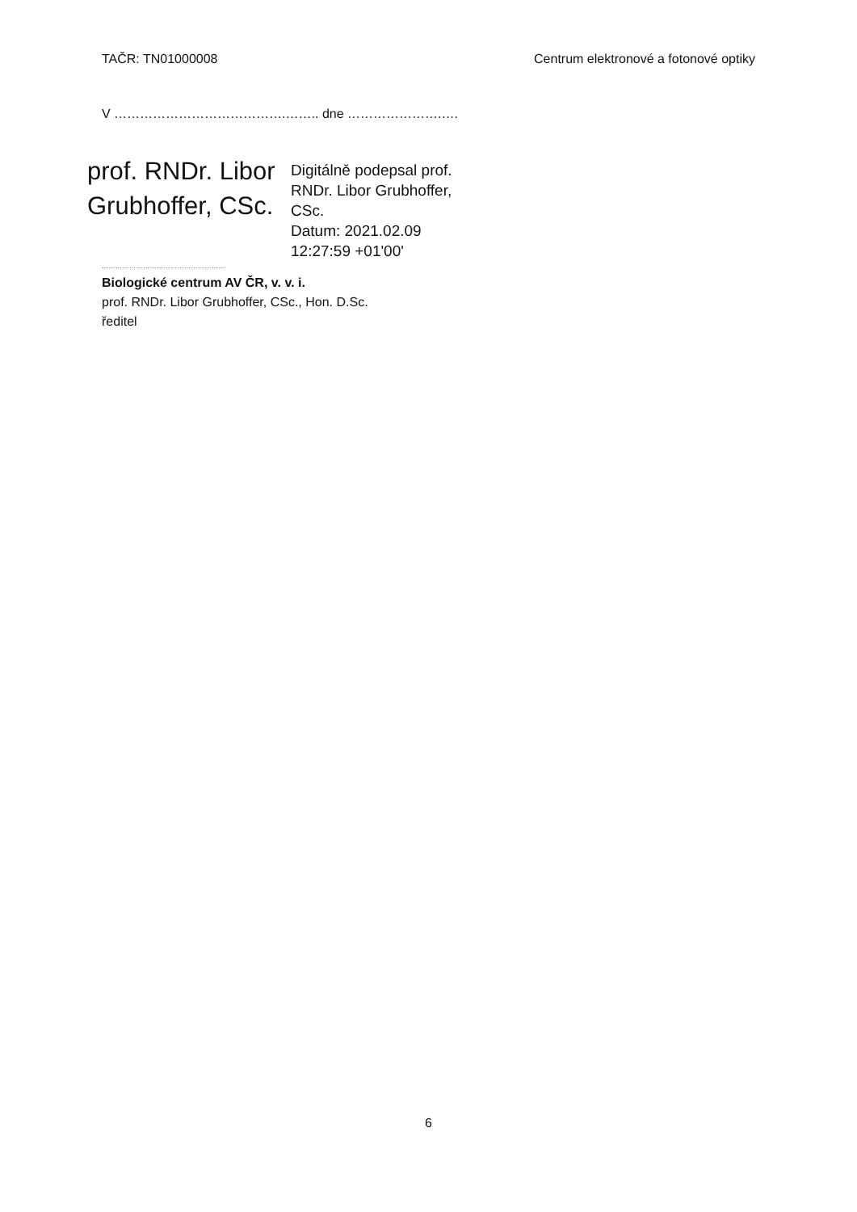TAČR: TN01000008 Centrum elektronové a fotonové optiky
V ………………………………….…….. dne ………………….….
prof. RNDr. Libor Grubhoffer, CSc.
Digitálně podepsal prof.
RNDr. Libor Grubhoffer,
CSc.
Datum: 2021.02.09
12:27:59 +01'00'
………………………………………………
Biologické centrum AV ČR, v. v. i.
prof. RNDr. Libor Grubhoffer, CSc., Hon. D.Sc.
ředitel
6